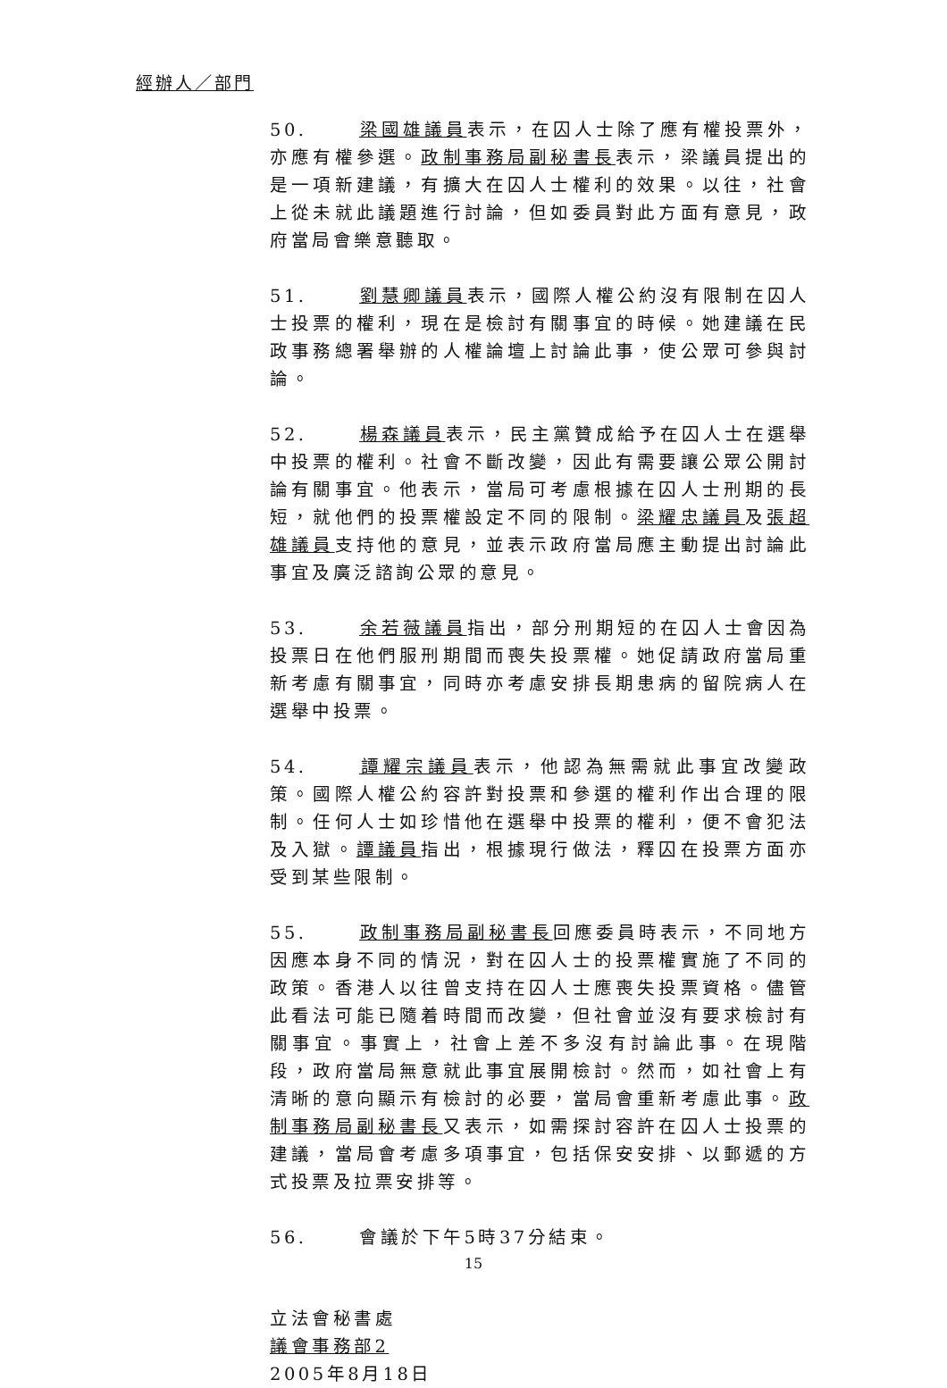經辦人／部門
50. 梁國雄議員表示，在囚人士除了應有權投票外，亦應有權參選。政制事務局副秘書長表示，梁議員提出的是一項新建議，有擴大在囚人士權利的效果。以往，社會上從未就此議題進行討論，但如委員對此方面有意見，政府當局會樂意聽取。
51. 劉慧卿議員表示，國際人權公約沒有限制在囚人士投票的權利，現在是檢討有關事宜的時候。她建議在民政事務總署舉辦的人權論壇上討論此事，使公眾可參與討論。
52. 楊森議員表示，民主黨贊成給予在囚人士在選舉中投票的權利。社會不斷改變，因此有需要讓公眾公開討論有關事宜。他表示，當局可考慮根據在囚人士刑期的長短，就他們的投票權設定不同的限制。梁耀忠議員及張超雄議員支持他的意見，並表示政府當局應主動提出討論此事宜及廣泛諮詢公眾的意見。
53. 余若薇議員指出，部分刑期短的在囚人士會因為投票日在他們服刑期間而喪失投票權。她促請政府當局重新考慮有關事宜，同時亦考慮安排長期患病的留院病人在選舉中投票。
54. 譚耀宗議員表示，他認為無需就此事宜改變政策。國際人權公約容許對投票和參選的權利作出合理的限制。任何人士如珍惜他在選舉中投票的權利，便不會犯法及入獄。譚議員指出，根據現行做法，釋囚在投票方面亦受到某些限制。
55. 政制事務局副秘書長回應委員時表示，不同地方因應本身不同的情況，對在囚人士的投票權實施了不同的政策。香港人以往曾支持在囚人士應喪失投票資格。儘管此看法可能已隨着時間而改變，但社會並沒有要求檢討有關事宜。事實上，社會上差不多沒有討論此事。在現階段，政府當局無意就此事宜展開檢討。然而，如社會上有清晰的意向顯示有檢討的必要，當局會重新考慮此事。政制事務局副秘書長又表示，如需探討容許在囚人士投票的建議，當局會考慮多項事宜，包括保安安排、以郵遞的方式投票及拉票安排等。
56. 會議於下午5時37分結束。
立法會秘書處
議會事務部2
2005年8月18日
15